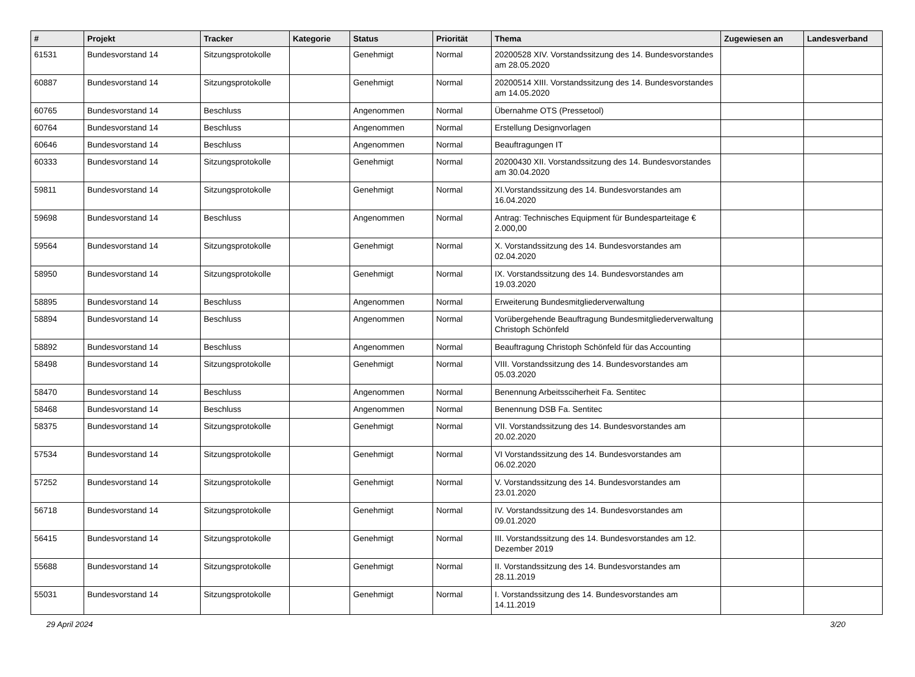| # | Projekt | Tracker | Kategorie | Status | Priorität | Thema | Zugewiesen an | Landesverband |
| --- | --- | --- | --- | --- | --- | --- | --- | --- |
| 61531 | Bundesvorstand 14 | Sitzungsprotokolle | | Genehmigt | Normal | 20200528 XIV. Vorstandssitzung des 14. Bundesvorstandes am 28.05.2020 | | |
| 60887 | Bundesvorstand 14 | Sitzungsprotokolle | | Genehmigt | Normal | 20200514 XIII. Vorstandssitzung des 14. Bundesvorstandes am 14.05.2020 | | |
| 60765 | Bundesvorstand 14 | Beschluss | | Angenommen | Normal | Übernahme OTS (Pressetool) | | |
| 60764 | Bundesvorstand 14 | Beschluss | | Angenommen | Normal | Erstellung Designvorlagen | | |
| 60646 | Bundesvorstand 14 | Beschluss | | Angenommen | Normal | Beauftragungen IT | | |
| 60333 | Bundesvorstand 14 | Sitzungsprotokolle | | Genehmigt | Normal | 20200430 XII. Vorstandssitzung des 14. Bundesvorstandes am 30.04.2020 | | |
| 59811 | Bundesvorstand 14 | Sitzungsprotokolle | | Genehmigt | Normal | XI.Vorstandssitzung des 14. Bundesvorstandes am 16.04.2020 | | |
| 59698 | Bundesvorstand 14 | Beschluss | | Angenommen | Normal | Antrag: Technisches Equipment für Bundesparteitage € 2.000,00 | | |
| 59564 | Bundesvorstand 14 | Sitzungsprotokolle | | Genehmigt | Normal | X. Vorstandssitzung des 14. Bundesvorstandes am 02.04.2020 | | |
| 58950 | Bundesvorstand 14 | Sitzungsprotokolle | | Genehmigt | Normal | IX. Vorstandssitzung des 14. Bundesvorstandes am 19.03.2020 | | |
| 58895 | Bundesvorstand 14 | Beschluss | | Angenommen | Normal | Erweiterung Bundesmitgliederverwaltung | | |
| 58894 | Bundesvorstand 14 | Beschluss | | Angenommen | Normal | Vorübergehende Beauftragung Bundesmitgliederverwaltung Christoph Schönfeld | | |
| 58892 | Bundesvorstand 14 | Beschluss | | Angenommen | Normal | Beauftragung Christoph Schönfeld für das Accounting | | |
| 58498 | Bundesvorstand 14 | Sitzungsprotokolle | | Genehmigt | Normal | VIII. Vorstandssitzung des 14. Bundesvorstandes am 05.03.2020 | | |
| 58470 | Bundesvorstand 14 | Beschluss | | Angenommen | Normal | Benennung Arbeitssciherheit Fa. Sentitec | | |
| 58468 | Bundesvorstand 14 | Beschluss | | Angenommen | Normal | Benennung DSB Fa. Sentitec | | |
| 58375 | Bundesvorstand 14 | Sitzungsprotokolle | | Genehmigt | Normal | VII. Vorstandssitzung des 14. Bundesvorstandes am 20.02.2020 | | |
| 57534 | Bundesvorstand 14 | Sitzungsprotokolle | | Genehmigt | Normal | VI Vorstandssitzung des 14. Bundesvorstandes am 06.02.2020 | | |
| 57252 | Bundesvorstand 14 | Sitzungsprotokolle | | Genehmigt | Normal | V. Vorstandssitzung des 14. Bundesvorstandes am 23.01.2020 | | |
| 56718 | Bundesvorstand 14 | Sitzungsprotokolle | | Genehmigt | Normal | IV. Vorstandssitzung des 14. Bundesvorstandes am 09.01.2020 | | |
| 56415 | Bundesvorstand 14 | Sitzungsprotokolle | | Genehmigt | Normal | III. Vorstandssitzung des 14. Bundesvorstandes am 12. Dezember 2019 | | |
| 55688 | Bundesvorstand 14 | Sitzungsprotokolle | | Genehmigt | Normal | II. Vorstandssitzung des 14. Bundesvorstandes am 28.11.2019 | | |
| 55031 | Bundesvorstand 14 | Sitzungsprotokolle | | Genehmigt | Normal | I. Vorstandssitzung des 14. Bundesvorstandes am 14.11.2019 | | |
29 April 2024 3/20